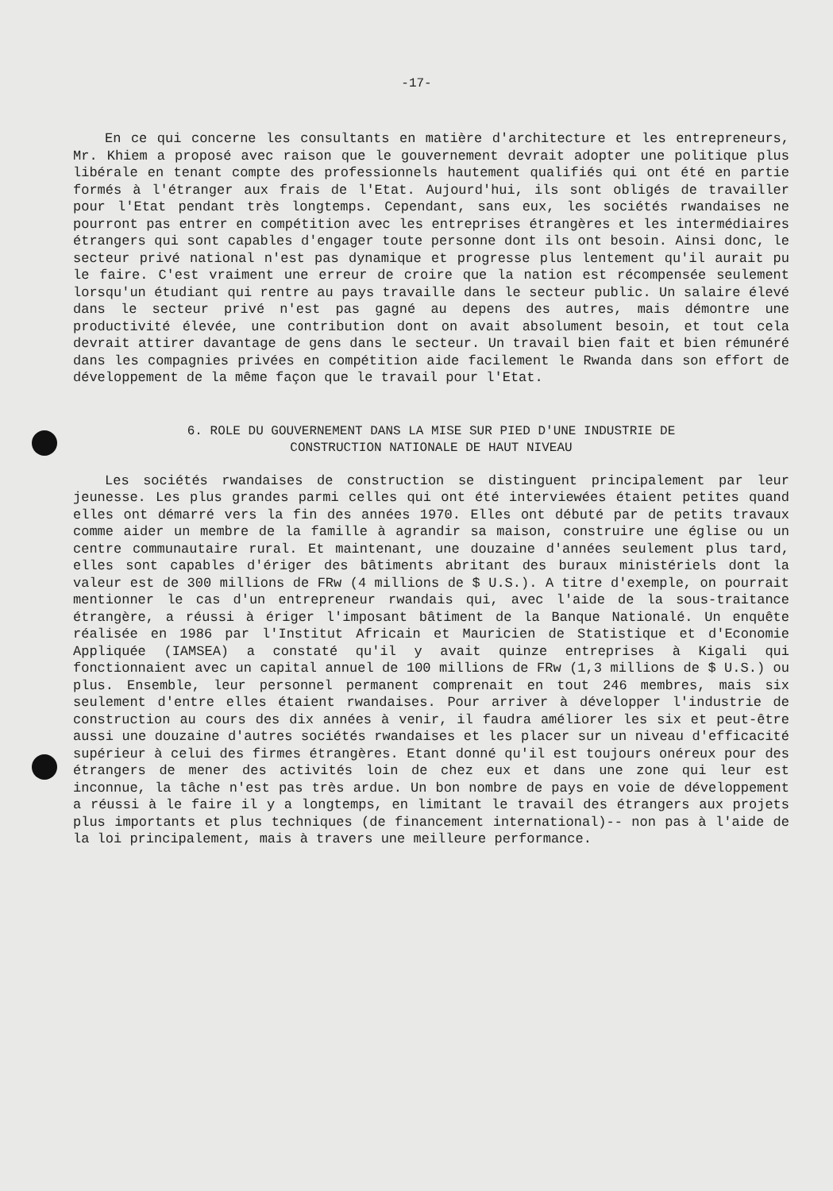-17-
En ce qui concerne les consultants en matière d'architecture et les entrepreneurs, Mr. Khiem a proposé avec raison que le gouvernement devrait adopter une politique plus libérale en tenant compte des professionnels hautement qualifiés qui ont été en partie formés à l'étranger aux frais de l'Etat. Aujourd'hui, ils sont obligés de travailler pour l'Etat pendant très longtemps. Cependant, sans eux, les sociétés rwandaises ne pourront pas entrer en compétition avec les entreprises étrangères et les intermédiaires étrangers qui sont capables d'engager toute personne dont ils ont besoin. Ainsi donc, le secteur privé national n'est pas dynamique et progresse plus lentement qu'il aurait pu le faire. C'est vraiment une erreur de croire que la nation est récompensée seulement lorsqu'un étudiant qui rentre au pays travaille dans le secteur public. Un salaire élevé dans le secteur privé n'est pas gagné au depens des autres, mais démontre une productivité élevée, une contribution dont on avait absolument besoin, et tout cela devrait attirer davantage de gens dans le secteur. Un travail bien fait et bien rémunéré dans les compagnies privées en compétition aide facilement le Rwanda dans son effort de développement de la même façon que le travail pour l'Etat.
6. ROLE DU GOUVERNEMENT DANS LA MISE SUR PIED D'UNE INDUSTRIE DE
CONSTRUCTION NATIONALE DE HAUT NIVEAU
Les sociétés rwandaises de construction se distinguent principalement par leur jeunesse. Les plus grandes parmi celles qui ont été interviewées étaient petites quand elles ont démarré vers la fin des années 1970. Elles ont débuté par de petits travaux comme aider un membre de la famille à agrandir sa maison, construire une église ou un centre communautaire rural. Et maintenant, une douzaine d'années seulement plus tard, elles sont capables d'ériger des bâtiments abritant des buraux ministériels dont la valeur est de 300 millions de FRw (4 millions de $ U.S.). A titre d'exemple, on pourrait mentionner le cas d'un entrepreneur rwandais qui, avec l'aide de la sous-traitance étrangère, a réussi à ériger l'imposant bâtiment de la Banque Nationalé. Un enquête réalisée en 1986 par l'Institut Africain et Mauricien de Statistique et d'Economie Appliquée (IAMSEA) a constaté qu'il y avait quinze entreprises à Kigali qui fonctionnaient avec un capital annuel de 100 millions de FRw (1,3 millions de $ U.S.) ou plus. Ensemble, leur personnel permanent comprenait en tout 246 membres, mais six seulement d'entre elles étaient rwandaises. Pour arriver à développer l'industrie de construction au cours des dix années à venir, il faudra améliorer les six et peut-être aussi une douzaine d'autres sociétés rwandaises et les placer sur un niveau d'efficacité supérieur à celui des firmes étrangères. Etant donné qu'il est toujours onéreux pour des étrangers de mener des activités loin de chez eux et dans une zone qui leur est inconnue, la tâche n'est pas très ardue. Un bon nombre de pays en voie de développement a réussi à le faire il y a longtemps, en limitant le travail des étrangers aux projets plus importants et plus techniques (de financement international)-- non pas à l'aide de la loi principalement, mais à travers une meilleure performance.